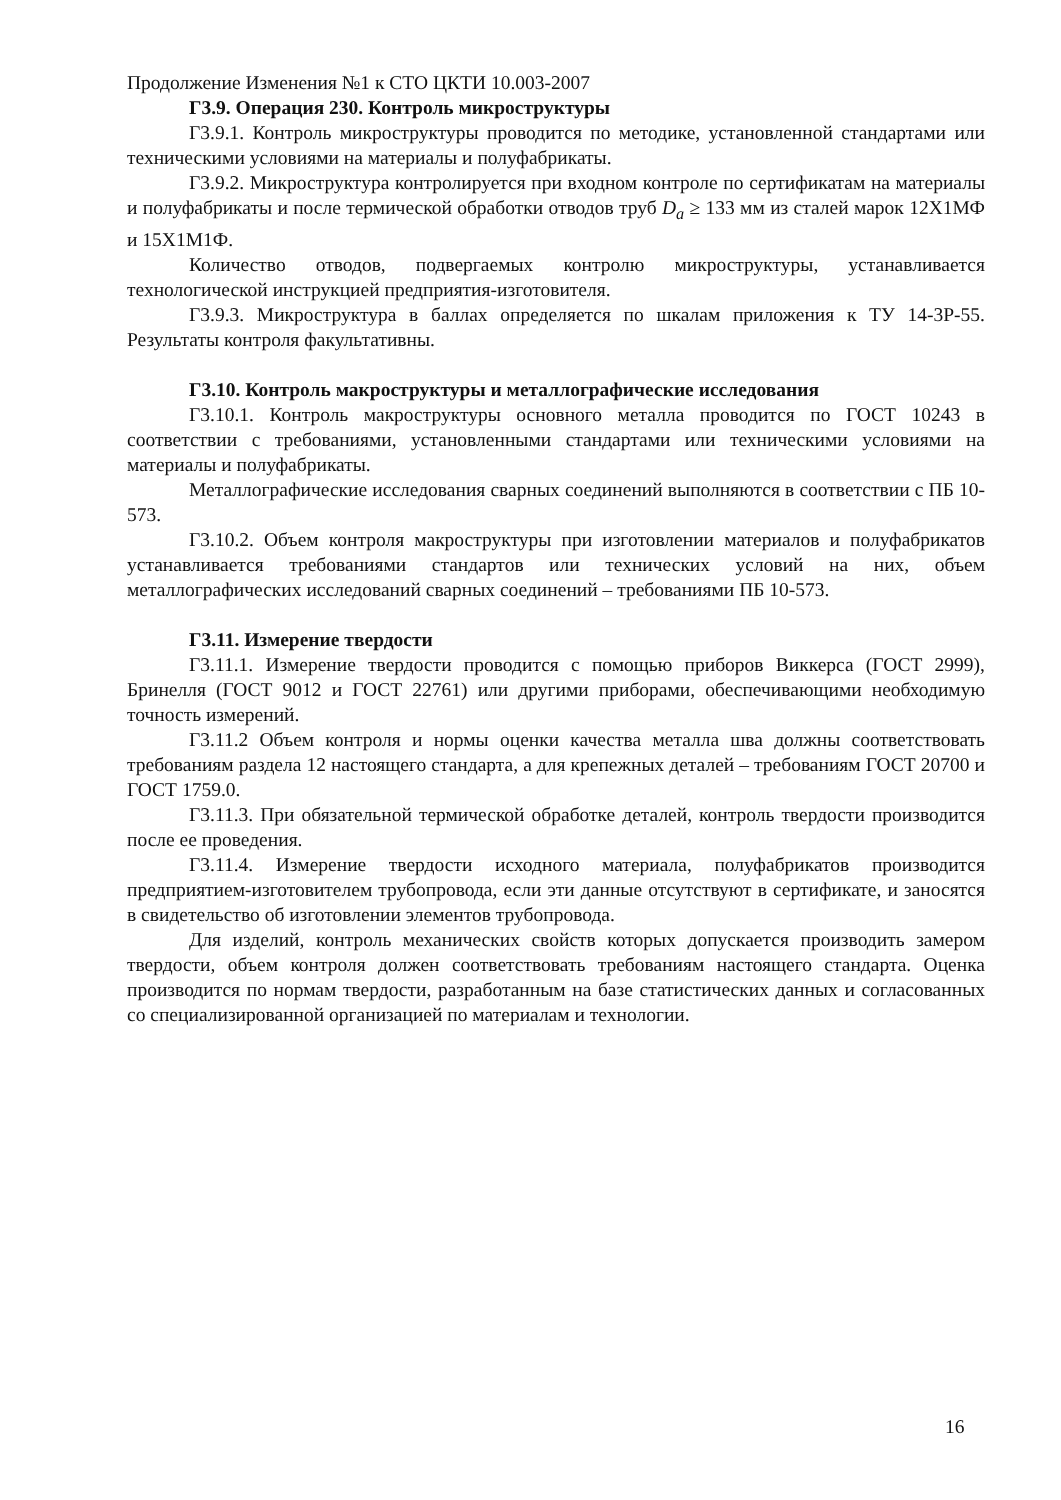Продолжение Изменения №1 к СТО ЦКТИ 10.003-2007
Г3.9. Операция 230. Контроль микроструктуры
Г3.9.1. Контроль микроструктуры проводится по методике, установленной стандартами или техническими условиями на материалы и полуфабрикаты.
Г3.9.2. Микроструктура контролируется при входном контроле по сертификатам на материалы и полуфабрикаты и после термической обработки отводов труб D<sub>a</sub> ≥ 133 мм из сталей марок 12Х1МФ и 15Х1М1Ф.
Количество отводов, подвергаемых контролю микроструктуры, устанавливается технологической инструкцией предприятия-изготовителя.
Г3.9.3. Микроструктура в баллах определяется по шкалам приложения к ТУ 14-3Р-55. Результаты контроля факультативны.
Г3.10. Контроль макроструктуры и металлографические исследования
Г3.10.1. Контроль макроструктуры основного металла проводится по ГОСТ 10243 в соответствии с требованиями, установленными стандартами или техническими условиями на материалы и полуфабрикаты.
Металлографические исследования сварных соединений выполняются в соответствии с ПБ 10-573.
Г3.10.2. Объем контроля макроструктуры при изготовлении материалов и полуфабрикатов устанавливается требованиями стандартов или технических условий на них, объем металлографических исследований сварных соединений – требованиями ПБ 10-573.
Г3.11. Измерение твердости
Г3.11.1. Измерение твердости проводится с помощью приборов Виккерса (ГОСТ 2999), Бринелля (ГОСТ 9012 и ГОСТ 22761) или другими приборами, обеспечивающими необходимую точность измерений.
Г3.11.2 Объем контроля и нормы оценки качества металла шва должны соответствовать требованиям раздела 12 настоящего стандарта, а для крепежных деталей – требованиям ГОСТ 20700 и ГОСТ 1759.0.
Г3.11.3. При обязательной термической обработке деталей, контроль твердости производится после ее проведения.
Г3.11.4. Измерение твердости исходного материала, полуфабрикатов производится предприятием-изготовителем трубопровода, если эти данные отсутствуют в сертификате, и заносятся в свидетельство об изготовлении элементов трубопровода.
Для изделий, контроль механических свойств которых допускается производить замером твердости, объем контроля должен соответствовать требованиям настоящего стандарта. Оценка производится по нормам твердости, разработанным на базе статистических данных и согласованных со специализированной организацией по материалам и технологии.
16